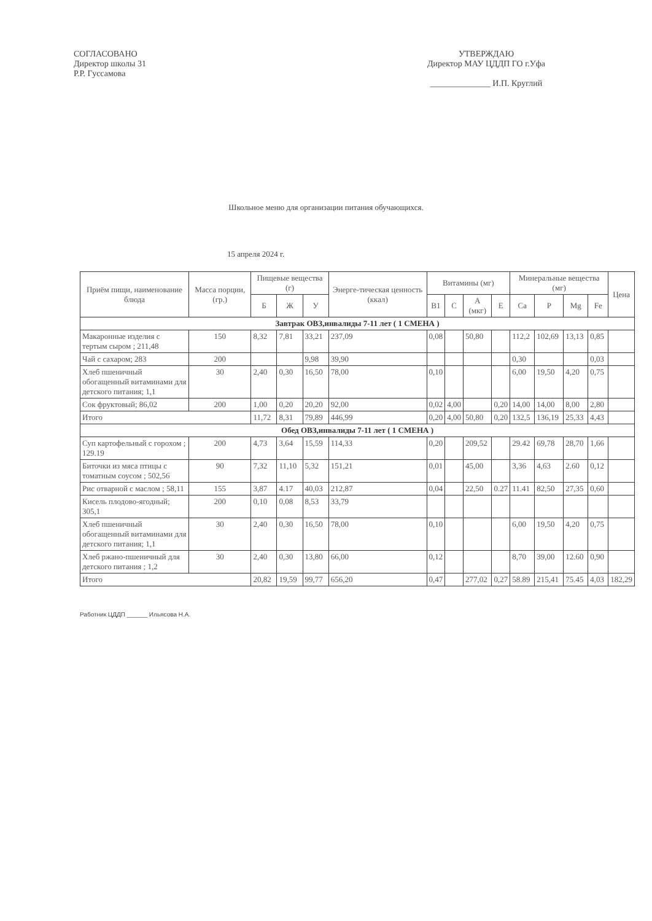СОГЛАСОВАНО
Директор школы 31
Р.Р. Гуссамова
УТВЕРЖДАЮ
Директор МАУ ЦДДП ГО г.Уфа
______________ И.П. Круглий
Школьное меню для организации питания обучающихся.
15 апреля 2024 г.
| Приём пищи, наименование блюда | Масса порции, (гр.) | Пищевые вещества (г) | | | Энерге-тическая ценность (ккал) | Витамины (мг) | | | | Минеральные вещества (мг) | | | | Цена |
| --- | --- | --- | --- | --- | --- | --- | --- | --- | --- | --- | --- | --- | --- | --- |
| | | Б | Ж | У | | B1 | C | A (мкг) | E | Ca | P | Mg | Fe | |
| Завтрак ОВЗ,инвалиды 7-11 лет ( 1 СМЕНА ) | | | | | | | | | | | | | | |
| Макаронные изделия с тертым сыром ; 211,48 | 150 | 8,32 | 7,81 | 33,21 | 237,09 | 0,08 | | 50,80 | | 112,2 | 102,69 | 13,13 | 0,85 | |
| Чай с сахаром; 283 | 200 | | | 9,98 | 39,90 | | | | | 0,30 | | | 0,03 | |
| Хлеб пшеничный обогащенный витаминами для детского питания; 1,1 | 30 | 2,40 | 0,30 | 16,50 | 78,00 | 0,10 | | | | 6,00 | 19,50 | 4,20 | 0,75 | |
| Сок фруктовый; 86,02 | 200 | 1,00 | 0,20 | 20,20 | 92,00 | 0,02 | 4,00 | | 0,20 | 14,00 | 14,00 | 8,00 | 2,80 | |
| Итого | | 11,72 | 8,31 | 79,89 | 446,99 | 0,20 | 4,00 | 50,80 | 0,20 | 132,5 | 136,19 | 25,33 | 4,43 | |
| Обед ОВЗ,инвалиды 7-11 лет ( 1 СМЕНА ) | | | | | | | | | | | | | | |
| Суп картофельный с горохом ; 129.19 | 200 | 4,73 | 3,64 | 15,59 | 114,33 | 0,20 | | 209,52 | | 29.42 | 69,78 | 28,70 | 1,66 | |
| Биточки из мяса птицы с томатным соусом ; 502,56 | 90 | 7,32 | 11,10 | 5,32 | 151,21 | 0,01 | | 45,00 | | 3,36 | 4,63 | 2.60 | 0,12 | |
| Рис отварной с маслом ; 58,11 | 155 | 3,87 | 4.17 | 40,03 | 212,87 | 0,04 | | 22,50 | 0.27 | 11.41 | 82,50 | 27,35 | 0,60 | |
| Кисель плодово-ягодный; 305,1 | 200 | 0,10 | 0,08 | 8,53 | 33,79 | | | | | | | | | |
| Хлеб пшеничный обогащенный витаминами для детского питания; 1,1 | 30 | 2,40 | 0,30 | 16,50 | 78,00 | 0,10 | | | | 6,00 | 19,50 | 4,20 | 0,75 | |
| Хлеб ржано-пшеничный для детского питания ; 1,2 | 30 | 2,40 | 0,30 | 13,80 | 66,00 | 0,12 | | | | 8,70 | 39,00 | 12.60 | 0,90 | |
| Итого | | 20,82 | 19,59 | 99,77 | 656,20 | 0,47 | | 277,02 | 0,27 | 58.89 | 215,41 | 75.45 | 4,03 | 182,29 |
Работник ЦДДП ______ Ильясова Н.А.